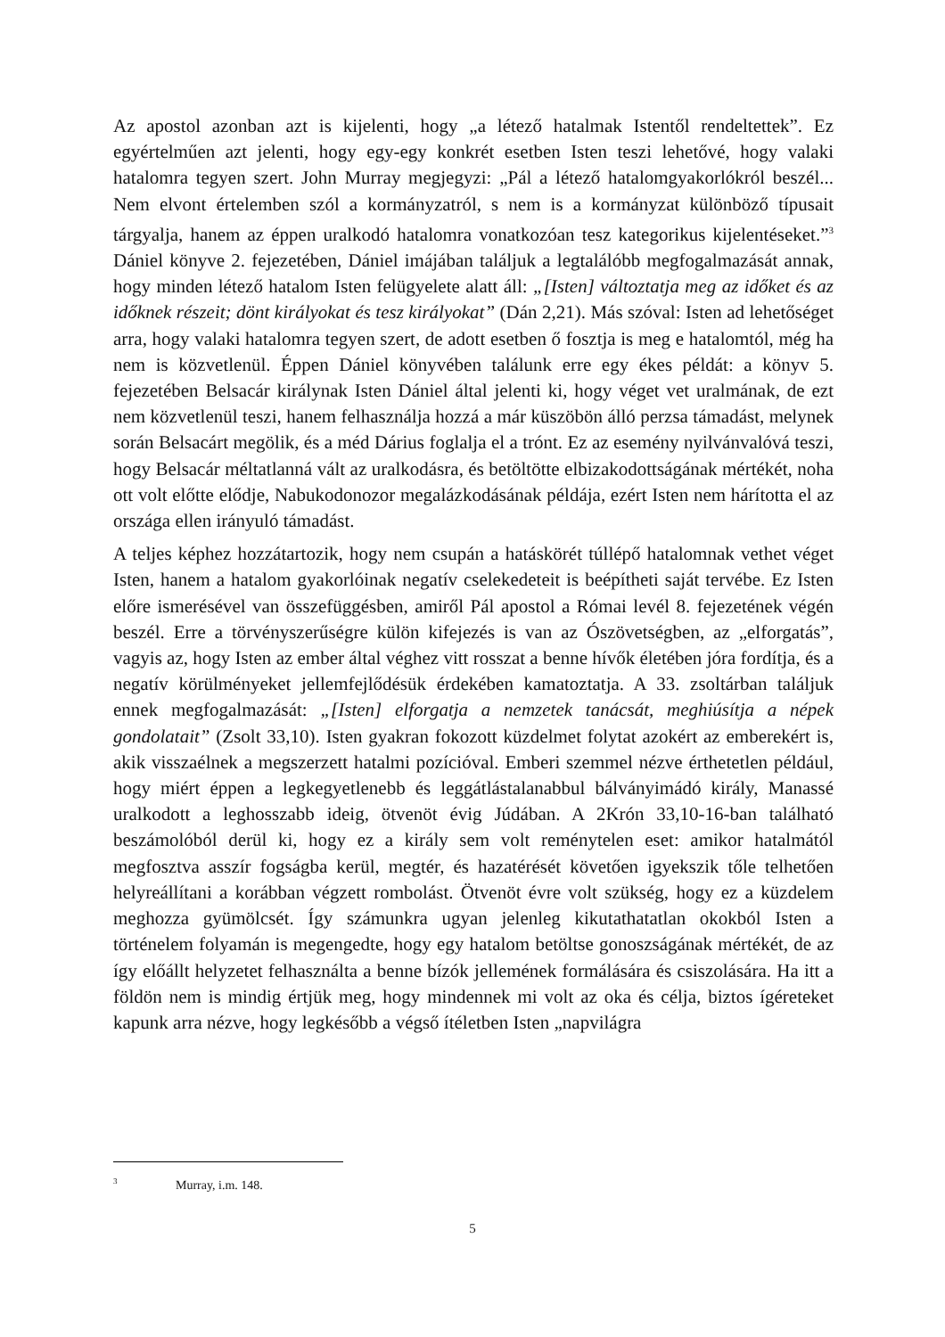Az apostol azonban azt is kijelenti, hogy „a létező hatalmak Istentől rendeltettek”. Ez egyértelműen azt jelenti, hogy egy-egy konkrét esetben Isten teszi lehetővé, hogy valaki hatalomra tegyen szert. John Murray megjegyzi: „Pál a létező hatalomgyakorlókról beszél... Nem elvont értelemben szól a kormányzatról, s nem is a kormányzat különböző típusait tárgyalja, hanem az éppen uralkodó hatalomra vonatkozóan tesz kategorikus kijelentéseket.”<sup>3</sup> Dániel könyve 2. fejezetében, Dániel imájában találjuk a legtalálóbb megfogalmazását annak, hogy minden létező hatalom Isten felügyelete alatt áll: „[Isten] változtatja meg az időket és az időknek részeit; dönt királyokat és tesz királyokat” (Dán 2,21). Más szóval: Isten ad lehetőséget arra, hogy valaki hatalomra tegyen szert, de adott esetben ő fosztja is meg e hatalomtól, még ha nem is közvetlenül. Éppen Dániel könyvében találunk erre egy ékes példát: a könyv 5. fejezetében Belsacár királynak Isten Dániel által jelenti ki, hogy véget vet uralmának, de ezt nem közvetlenül teszi, hanem felhasználja hozzá a már küszöbön álló perzsa támadást, melynek során Belsacárt megölik, és a méd Dárius foglalja el a trónt. Ez az esemény nyilvánvalóvá teszi, hogy Belsacár méltatlanná vált az uralkodásra, és betöltötte elbizakodottságának mértékét, noha ott volt előtte elődje, Nabukodonozor megalázkodásának példája, ezért Isten nem hárította el az országa ellen irányuló támadást.
A teljes képhez hozzátartozik, hogy nem csupán a hatáskörét túllépő hatalomnak vethet véget Isten, hanem a hatalom gyakorlóinak negatív cselekedeteit is beépítheti saját tervébe. Ez Isten előre ismerésével van összefüggésben, amiről Pál apostol a Római levél 8. fejezetének végén beszél. Erre a törvényszerűségre külön kifejezés is van az Ószövetségben, az „elforgatás”, vagyis az, hogy Isten az ember által véghez vitt rosszat a benne hívők életében jóra fordítja, és a negatív körülményeket jellemfejlődésük érdekében kamatoztatja. A 33. zsoltárban találjuk ennek megfogalmazását: „[Isten] elforgatja a nemzetek tanácsát, meghiúsítja a népek gondolatait” (Zsolt 33,10). Isten gyakran fokozott küzdelmet folytat azokért az emberekért is, akik visszaélnek a megszerzett hatalmi pozícióval. Emberi szemmel nézve érthetetlen például, hogy miért éppen a legkegyetlenebb és leggátlástalanabbul bálványimádó király, Manassé uralkodott a leghosszabb ideig, ötvenöt évig Júdában. A 2Krón 33,10-16-ban található beszámolóból derül ki, hogy ez a király sem volt reménytelen eset: amikor hatalmától megfosztva asszír fogságba kerül, megtér, és hazatérését követően igyekszik tőle telhetően helyreállítani a korábban végzett rombolást. Ötvenöt évre volt szükség, hogy ez a küzdelem meghozza gyümölcsét. Így számunkra ugyan jelenleg kikutathatatlan okokból Isten a történelem folyamán is megengedte, hogy egy hatalom betöltse gonoszságának mértékét, de az így előállt helyzetet felhasználta a benne bízók jellemének formálására és csiszolására. Ha itt a földön nem is mindig értjük meg, hogy mindennek mi volt az oka és célja, biztos ígéreteket kapunk arra nézve, hogy legkésőbb a végső ítéletben Isten „napvilágra
<sup>3</sup> Murray, i.m. 148.
5